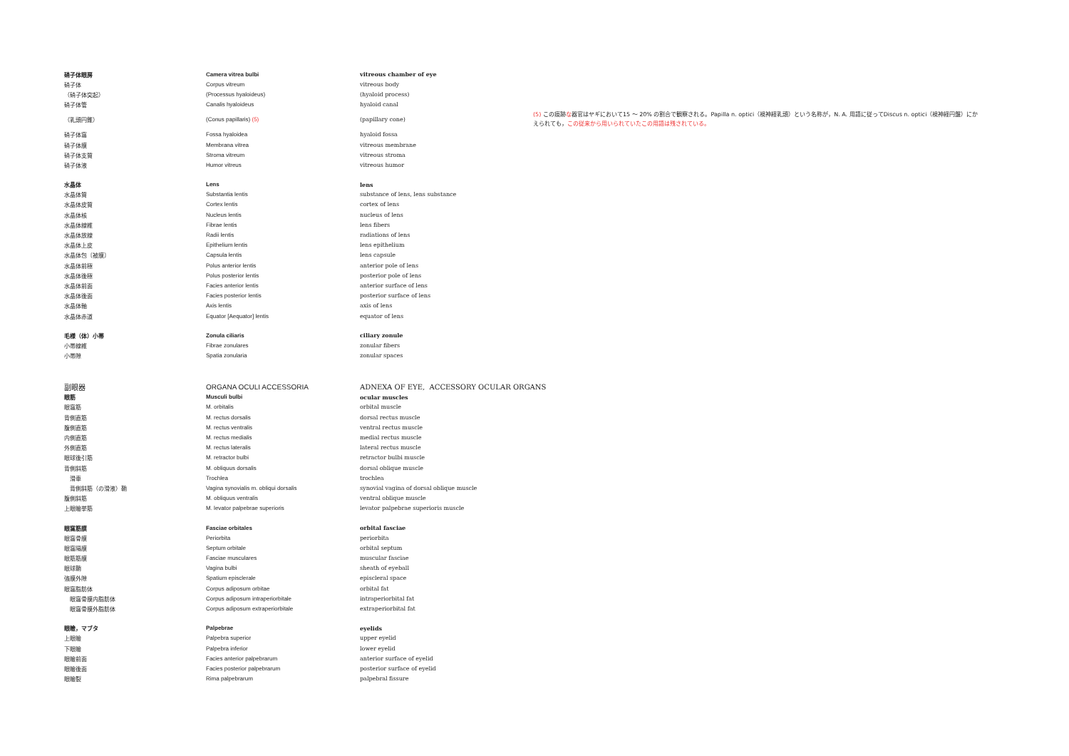| 硝子体眼房 | Camera vitrea bulbi | vitreous chamber of eye |
| 硝子体 | Corpus vitreum | vitreous body |
| （硝子体突起） | (Processus hyaloideus) | (hyaloid process) |
| 硝子体管 | Canalis hyaloideus | hyaloid canal |
| （乳頭円錐） | (Conus papillaris) (5) | (papillary cone) |
| 硝子体窩 | Fossa hyaloidea | hyaloid fossa |
| 硝子体膜 | Membrana vitrea | vitreous membrane |
| 硝子体支質 | Stroma vitreum | vitreous stroma |
| 硝子体液 | Humor vitreus | vitreous humor |
| 水晶体 | Lens | lens |
| 水晶体質 | Substantia lentis | substance of lens, lens substance |
| 水晶体皮質 | Cortex lentis | cortex of lens |
| 水晶体核 | Nucleus lentis | nucleus of lens |
| 水晶体線維 | Fibrae lentis | lens fibers |
| 水晶体放線 | Radii lentis | radiations of lens |
| 水晶体上皮 | Epithelium lentis | lens epithelium |
| 水晶体包〔被膜〕 | Capsula lentis | lens capsule |
| 水晶体前極 | Polus anterior lentis | anterior pole of lens |
| 水晶体後極 | Polus posterior lentis | posterior pole of lens |
| 水晶体前面 | Facies anterior lentis | anterior surface of lens |
| 水晶体後面 | Facies posterior lentis | posterior surface of lens |
| 水晶体軸 | Axis lentis | axis of lens |
| 水晶体赤道 | Equator [Aequator] lentis | equator of lens |
| 毛様（体）小帯 | Zonula ciliaris | ciliary zonule |
| 小帯線維 | Fibrae zonulares | zonular fibers |
| 小帯隙 | Spatia zonularia | zonular spaces |
| 副眼器 | ORGANA OCULI ACCESSORIA | ADNEXA OF EYE, ACCESSORY OCULAR ORGANS |
| 眼筋 | Musculi bulbi | ocular muscles |
| 眼窩筋 | M. orbitalis | orbital muscle |
| 背側直筋 | M. rectus dorsalis | dorsal rectus muscle |
| 腹側直筋 | M. rectus ventralis | ventral rectus muscle |
| 内側直筋 | M. rectus medialis | medial rectus muscle |
| 外側直筋 | M. rectus lateralis | lateral rectus muscle |
| 眼球後引筋 | M. retractor bulbi | retractor bulbi muscle |
| 背側斜筋 | M. obliquus dorsalis | dorsal oblique muscle |
| 滑車 | Trochlea | trochlea |
| 背側斜筋（の滑液）鞘 | Vagina synovialis m. obliqui dorsalis | synovial vagina of dorsal oblique muscle |
| 腹側斜筋 | M. obliquus ventralis | ventral oblique muscle |
| 上眼瞼挙筋 | M. levator palpebrae superioris | levator palpebrae superioris muscle |
| 眼窩筋膜 | Fasciae orbitales | orbital fasciae |
| 眼窩骨膜 | Periorbita | periorbita |
| 眼窩隔膜 | Septum orbitale | orbital septum |
| 眼筋筋膜 | Fasciae musculares | muscular fasciae |
| 眼球鞘 | Vagina bulbi | sheath of eyeball |
| 強膜外隙 | Spatium episclerale | episcleral space |
| 眼窩脂肪体 | Corpus adiposum orbitae | orbital fat |
| 眼窩骨膜内脂肪体 | Corpus adiposum intraperiorbitale | intraperiorbital fat |
| 眼窩骨膜外脂肪体 | Corpus adiposum extraperiorbitale | extraperiorbital fat |
| 眼瞼，マブタ | Palpebrae | eyelids |
| 上眼瞼 | Palpebra superior | upper eyelid |
| 下眼瞼 | Palpebra inferior | lower eyelid |
| 眼瞼前面 | Facies anterior palpebrarum | anterior surface of eyelid |
| 眼瞼後面 | Facies posterior palpebrarum | posterior surface of eyelid |
| 眼瞼裂 | Rima palpebrarum | palpebral fissure |
(5) この痕跡な器官はヤギにおいて15 ～ 20% の割合で観察される。Papilla n. optici（視神経乳頭）という名称が，N. A. 用語に従ってDiscus n. optici（視神経円盤）にかえられても，この従来から用いられていたこの用語は残されている。